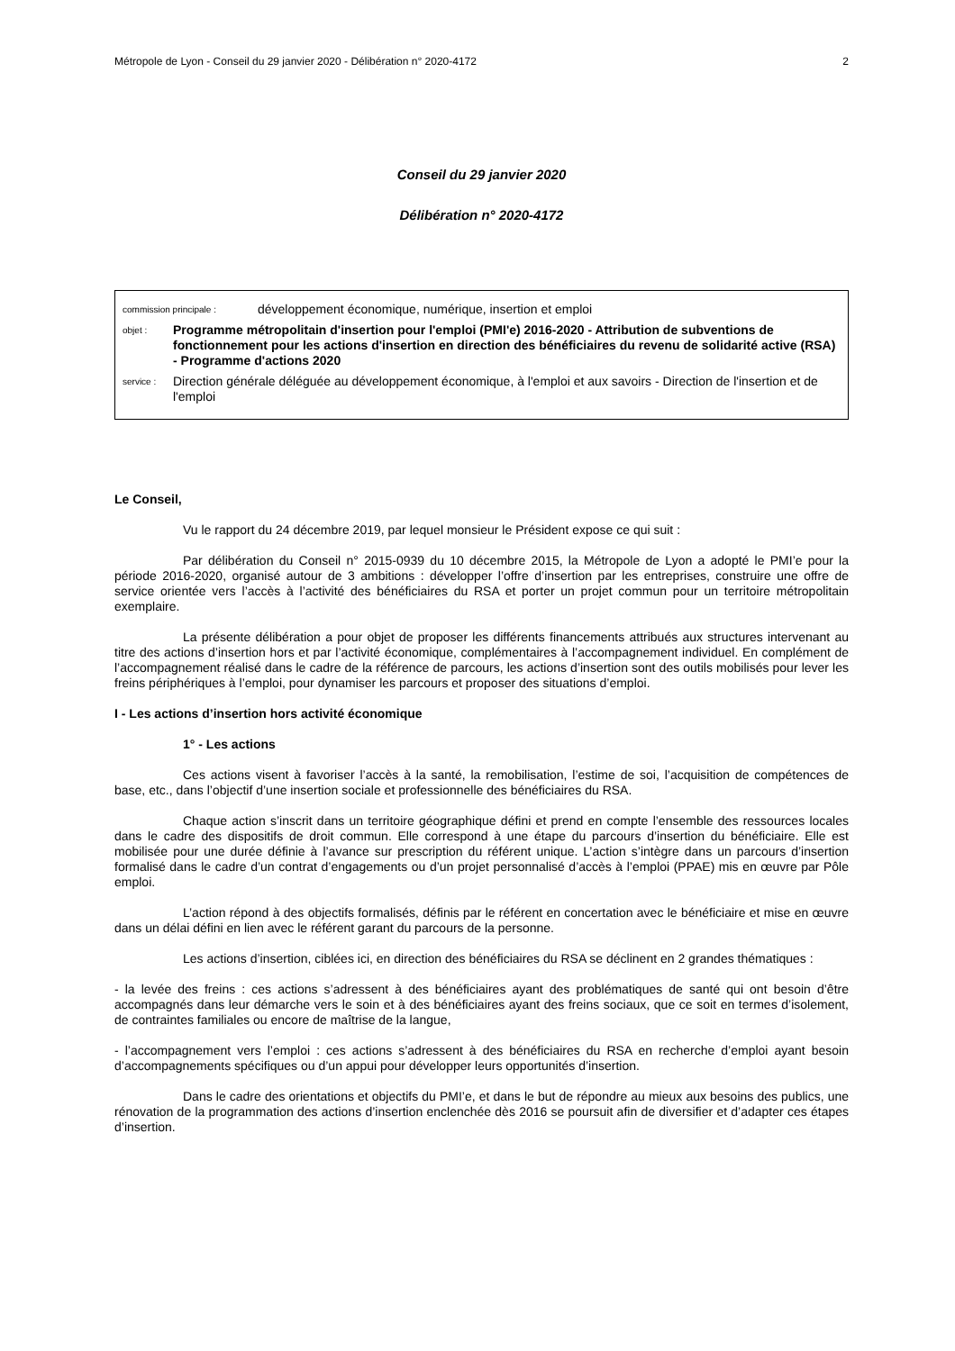Métropole de Lyon - Conseil du 29 janvier 2020 - Délibération n° 2020-4172 2
Conseil du 29 janvier 2020
Délibération n° 2020-4172
commission principale : développement économique, numérique, insertion et emploi
objet : Programme métropolitain d'insertion pour l'emploi (PMI'e) 2016-2020 - Attribution de subventions de fonctionnement pour les actions d'insertion en direction des bénéficiaires du revenu de solidarité active (RSA) - Programme d'actions 2020
service : Direction générale déléguée au développement économique, à l'emploi et aux savoirs - Direction de l'insertion et de l'emploi
Le Conseil,
Vu le rapport du 24 décembre 2019, par lequel monsieur le Président expose ce qui suit :
Par délibération du Conseil n° 2015-0939 du 10 décembre 2015, la Métropole de Lyon a adopté le PMI’e pour la période 2016-2020, organisé autour de 3 ambitions : développer l’offre d’insertion par les entreprises, construire une offre de service orientée vers l’accès à l’activité des bénéficiaires du RSA et porter un projet commun pour un territoire métropolitain exemplaire.
La présente délibération a pour objet de proposer les différents financements attribués aux structures intervenant au titre des actions d’insertion hors et par l’activité économique, complémentaires à l’accompagnement individuel. En complément de l’accompagnement réalisé dans le cadre de la référence de parcours, les actions d’insertion sont des outils mobilisés pour lever les freins périphériques à l’emploi, pour dynamiser les parcours et proposer des situations d’emploi.
I - Les actions d’insertion hors activité économique
1° - Les actions
Ces actions visent à favoriser l’accès à la santé, la remobilisation, l’estime de soi, l’acquisition de compétences de base, etc., dans l’objectif d’une insertion sociale et professionnelle des bénéficiaires du RSA.
Chaque action s’inscrit dans un territoire géographique défini et prend en compte l’ensemble des ressources locales dans le cadre des dispositifs de droit commun. Elle correspond à une étape du parcours d’insertion du bénéficiaire. Elle est mobilisée pour une durée définie à l’avance sur prescription du référent unique. L’action s’intègre dans un parcours d’insertion formalisé dans le cadre d’un contrat d’engagements ou d’un projet personnalisé d’accès à l’emploi (PPAE) mis en œuvre par Pôle emploi.
L’action répond à des objectifs formalisés, définis par le référent en concertation avec le bénéficiaire et mise en œuvre dans un délai défini en lien avec le référent garant du parcours de la personne.
Les actions d’insertion, ciblées ici, en direction des bénéficiaires du RSA se déclinent en 2 grandes thématiques :
- la levée des freins : ces actions s’adressent à des bénéficiaires ayant des problématiques de santé qui ont besoin d’être accompagnés dans leur démarche vers le soin et à des bénéficiaires ayant des freins sociaux, que ce soit en termes d’isolement, de contraintes familiales ou encore de maîtrise de la langue,
- l’accompagnement vers l’emploi : ces actions s’adressent à des bénéficiaires du RSA en recherche d’emploi ayant besoin d’accompagnements spécifiques ou d’un appui pour développer leurs opportunités d’insertion.
Dans le cadre des orientations et objectifs du PMI’e, et dans le but de répondre au mieux aux besoins des publics, une rénovation de la programmation des actions d’insertion enclenchée dès 2016 se poursuit afin de diversifier et d’adapter ces étapes d’insertion.